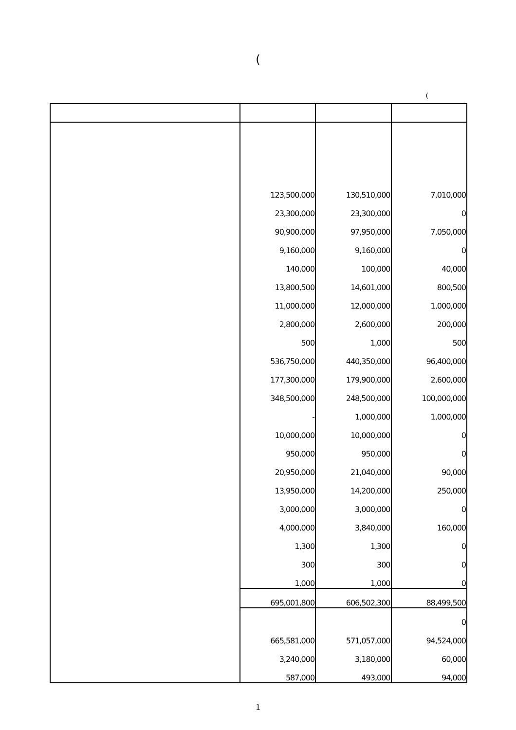(
(
| | 123,500,000 | 130,510,000 | 7,010,000 |
| | 23,300,000 | 23,300,000 | 0 |
| | 90,900,000 | 97,950,000 | 7,050,000 |
| | 9,160,000 | 9,160,000 | 0 |
| | 140,000 | 100,000 | 40,000 |
| | 13,800,500 | 14,601,000 | 800,500 |
| | 11,000,000 | 12,000,000 | 1,000,000 |
| | 2,800,000 | 2,600,000 | 200,000 |
| | 500 | 1,000 | 500 |
| | 536,750,000 | 440,350,000 | 96,400,000 |
| | 177,300,000 | 179,900,000 | 2,600,000 |
| | 348,500,000 | 248,500,000 | 100,000,000 |
| | - | 1,000,000 | 1,000,000 |
| | 10,000,000 | 10,000,000 | 0 |
| | 950,000 | 950,000 | 0 |
| | 20,950,000 | 21,040,000 | 90,000 |
| | 13,950,000 | 14,200,000 | 250,000 |
| | 3,000,000 | 3,000,000 | 0 |
| | 4,000,000 | 3,840,000 | 160,000 |
| | 1,300 | 1,300 | 0 |
| | 300 | 300 | 0 |
| | 1,000 | 1,000 | 0 |
| | 695,001,800 | 606,502,300 | 88,499,500 |
| | | | 0 |
| | 665,581,000 | 571,057,000 | 94,524,000 |
| | 3,240,000 | 3,180,000 | 60,000 |
| | 587,000 | 493,000 | 94,000 |
1